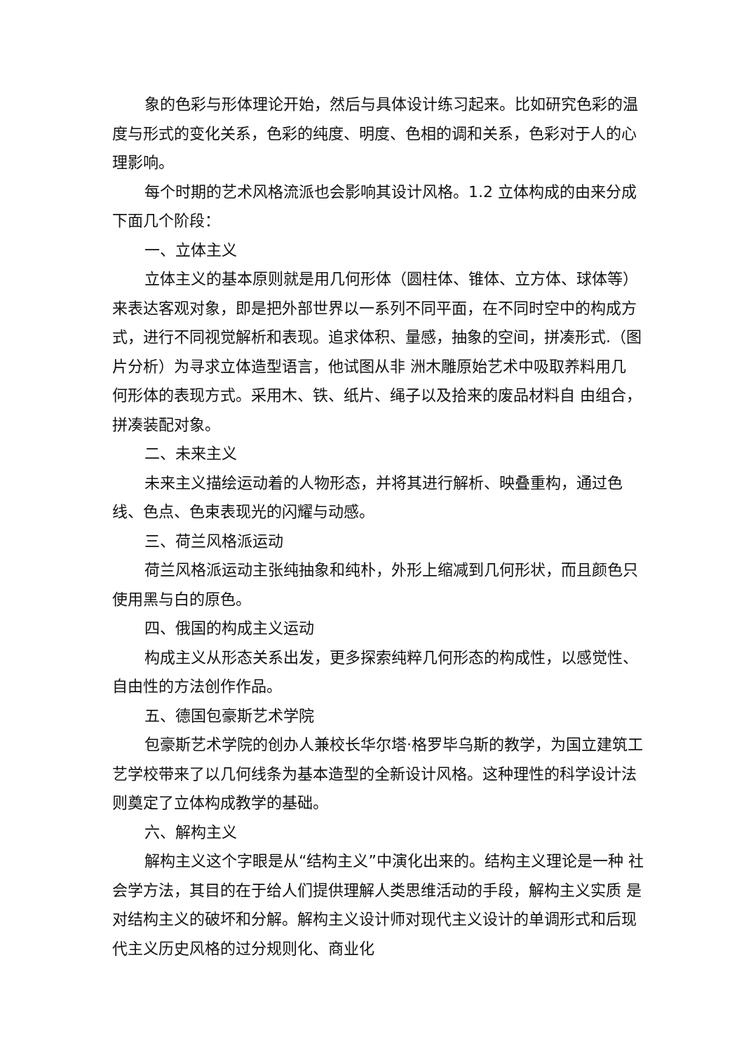象的色彩与形体理论开始，然后与具体设计练习起来。比如研究色彩的温度与形式的变化关系，色彩的纯度、明度、色相的调和关系，色彩对于人的心理影响。
每个时期的艺术风格流派也会影响其设计风格。1.2 立体构成的由来分成下面几个阶段：
一、立体主义
立体主义的基本原则就是用几何形体（圆柱体、锥体、立方体、球体等）来表达客观对象，即是把外部世界以一系列不同平面，在不同时空中的构成方式，进行不同视觉解析和表现。追求体积、量感，抽象的空间，拼凑形式.（图片分析）为寻求立体造型语言，他试图从非 洲木雕原始艺术中吸取养料用几 何形体的表现方式。采用木、铁、纸片、绳子以及拾来的废品材料自 由组合，拼凑装配对象。
二、未来主义
未来主义描绘运动着的人物形态，并将其进行解析、映叠重构，通过色线、色点、色束表现光的闪耀与动感。
三、荷兰风格派运动
荷兰风格派运动主张纯抽象和纯朴，外形上缩减到几何形状，而且颜色只使用黑与白的原色。
四、俄国的构成主义运动
构成主义从形态关系出发，更多探索纯粹几何形态的构成性，以感觉性、自由性的方法创作作品。
五、德国包豪斯艺术学院
包豪斯艺术学院的创办人兼校长华尔塔·格罗毕乌斯的教学，为国立建筑工艺学校带来了以几何线条为基本造型的全新设计风格。这种理性的科学设计法则奠定了立体构成教学的基础。
六、解构主义
解构主义这个字眼是从“结构主义”中演化出来的。结构主义理论是一种 社会学方法，其目的在于给人们提供理解人类思维活动的手段，解构主义实质 是对结构主义的破坏和分解。解构主义设计师对现代主义设计的单调形式和后现代主义历史风格的过分规则化、商业化